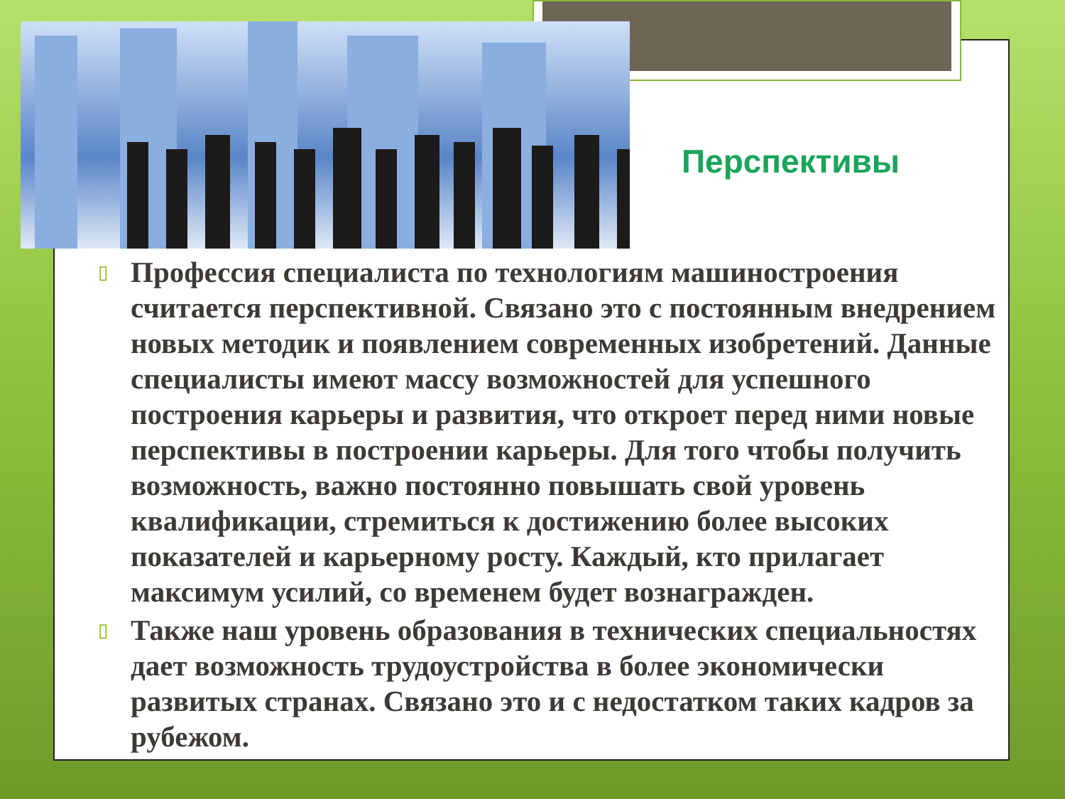Перспективы
▯ Профессия специалиста по технологиям машиностроения считается перспективной. Связано это с постоянным внедрением новых методик и появлением современных изобретений. Данные специалисты имеют массу возможностей для успешного построения карьеры и развития, что откроет перед ними новые перспективы в построении карьеры. Для того чтобы получить возможность, важно постоянно повышать свой уровень квалификации, стремиться к достижению более высоких показателей и карьерному росту. Каждый, кто прилагает максимум усилий, со временем будет вознагражден.
▯ Также наш уровень образования в технических специальностях дает возможность трудоустройства в более экономически развитых странах. Связано это и с недостатком таких кадров за рубежом.